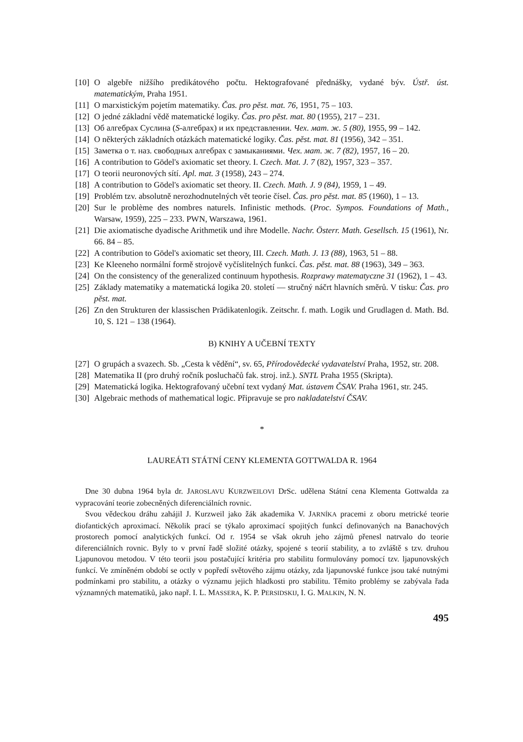[10] O algebře nižšího predikátového počtu. Hektografované přednášky, vydané býv. Ústř. úst. matematickým, Praha 1951.
[11] O marxistickým pojetím matematiky. Čas. pro pěst. mat. 76, 1951, 75 – 103.
[12] O jedné základní vědě matematické logiky. Čas. pro pěst. mat. 80 (1955), 217 – 231.
[13] Об алгебрах Суслина (S-алгебрах) и их представлении. Чех. мат. ж. 5 (80), 1955, 99 – 142.
[14] O některých základních otázkách matematické logiky. Čas. pěst. mat. 81 (1956), 342 – 351.
[15] Заметка о т. наз. свободных алгебрах с замыканиями. Чех. мат. ж. 7 (82), 1957, 16 – 20.
[16] A contribution to Gödel's axiomatic set theory. I. Czech. Mat. J. 7 (82), 1957, 323 – 357.
[17] O teorii neuronových sítí. Apl. mat. 3 (1958), 243 – 274.
[18] A contribution to Gödel's axiomatic set theory. II. Czech. Math. J. 9 (84), 1959, 1 – 49.
[19] Problém tzv. absolutně nerozhodnutelných vět teorie čísel. Čas. pro pěst. mat. 85 (1960), 1 – 13.
[20] Sur le problème des nombres naturels. Infinistic methods. (Proc. Sympos. Foundations of Math., Warsaw, 1959), 225 – 233. PWN, Warszawa, 1961.
[21] Die axiomatische dyadische Arithmetik und ihre Modelle. Nachr. Österr. Math. Gesellsch. 15 (1961), Nr. 66. 84 – 85.
[22] A contribution to Gödel's axiomatic set theory, III. Czech. Math. J. 13 (88), 1963, 51 – 88.
[23] Ke Kleeneho normální formě strojově vyčíslitelných funkcí. Čas. pěst. mat. 88 (1963), 349 – 363.
[24] On the consistency of the generalized continuum hypothesis. Rozprawy matematyczne 31 (1962), 1 – 43.
[25] Základy matematiky a matematická logika 20. století — stručný náčrt hlavních směrů. V tisku: Čas. pro pěst. mat.
[26] Zn den Strukturen der klassischen Prädikatenlogik. Zeitschr. f. math. Logik und Grudlagen d. Math. Bd. 10, S. 121 – 138 (1964).
B) KNIHY A UČEBNÍ TEXTY
[27] O grupách a svazech. Sb. „Cesta k vědění“, sv. 65, Přírodovědecké vydavatelství Praha, 1952, str. 208.
[28] Matematika II (pro druhý ročník posluchačů fak. stroj. inž.). SNTL Praha 1955 (Skripta).
[29] Matematická logika. Hektografovaný učební text vydaný Mat. ústavem ČSAV. Praha 1961, str. 245.
[30] Algebraic methods of mathematical logic. Připravuje se pro nakladatelství ČSAV.
*
LAUREÁTI STÁTNÍ CENY KLEMENTA GOTTWALDA R. 1964
Dne 30 dubna 1964 byla dr. JAROSLAVU KURZWEILOVI DrSc. udělena Státní cena Klementa Gottwalda za vypracování teorie zobecněných diferenciálních rovnic.
Svou vědeckou dráhu zahájil J. Kurzweil jako žák akademika V. JARNÍKA pracemi z oboru metrické teorie diofantických aproximací. Několik prací se týkalo aproximací spojitých funkcí definovaných na Banachových prostorech pomocí analytických funkcí. Od r. 1954 se však okruh jeho zájmů přenesl natrvalo do teorie diferenciálních rovnic. Byly to v první řadě složité otázky, spojené s teorií stability, a to zvláště s tzv. druhou Ljapunovou metodou. V této teorii jsou postačující kritéria pro stabilitu formulovány pomocí tzv. ljapunovských funkcí. Ve zmíněném období se octly v popředí světového zájmu otázky, zda ljapunovské funkce jsou také nutnými podmínkami pro stabilitu, a otázky o významu jejich hladkosti pro stabilitu. Těmito problémy se zabývala řada významných matematiků, jako např. I. L. MASSERA, K. P. PERSIDSKIJ, I. G. MALKIN, N. N.
495